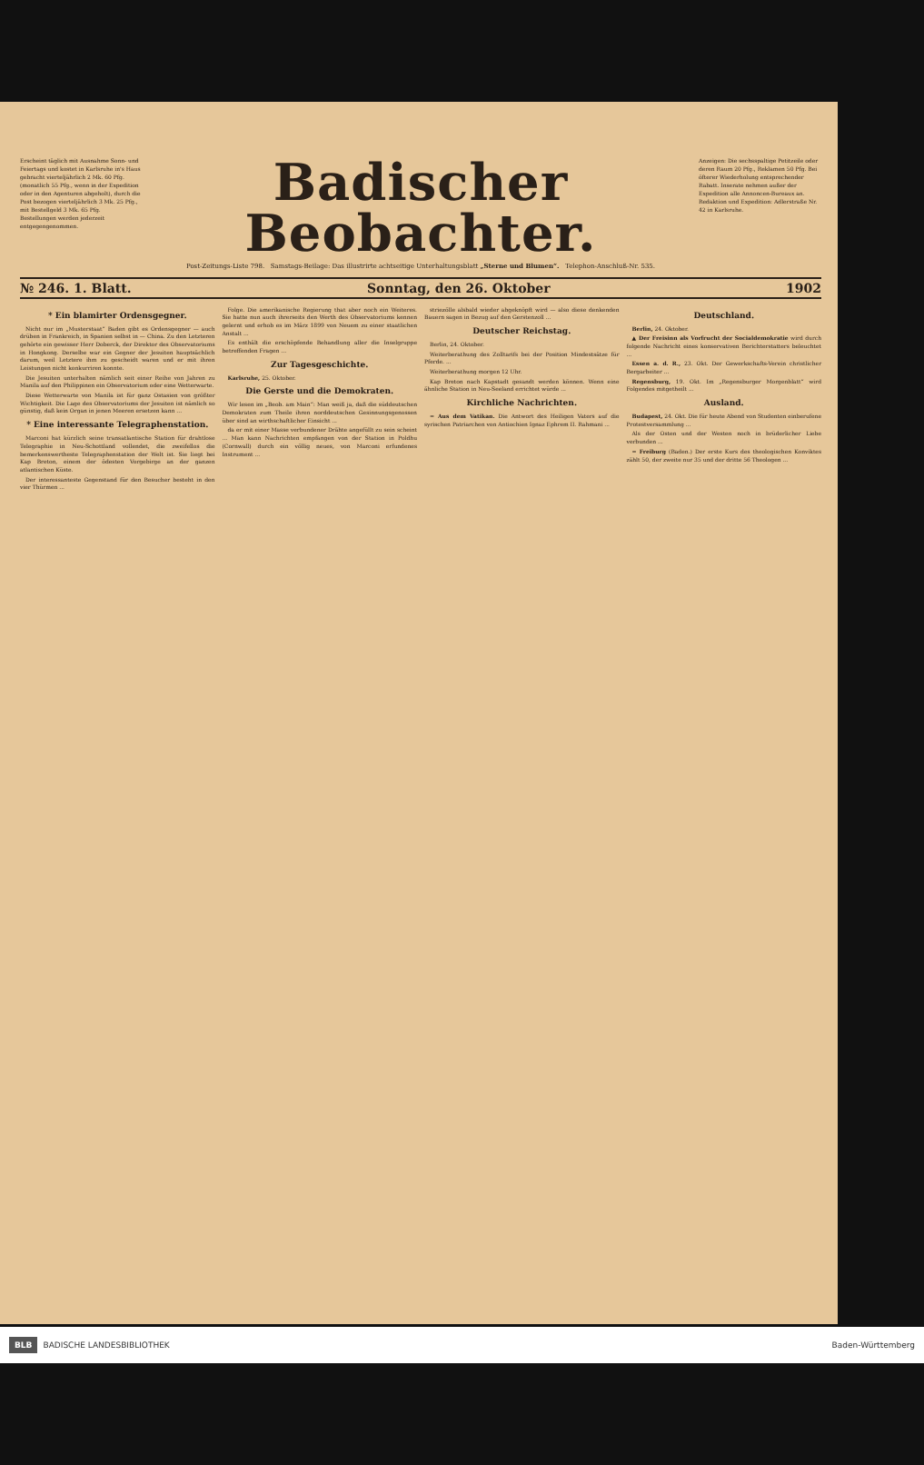Erscheint täglich mit Ausnahme Sonn- und Feiertags und kostet in Karlsruhe in's Haus gebracht vierteljährlich 2 Mk. 60 Pfg. (monatlich 55 Pfg., wenn in der Expedition oder in den Agenturen abgeholt), durch die Post bezogen vierteljährlich 3 Mk. 25 Pfg., mit Bestellgeld 3 Mk. 65 Pfg.
Bestellungen werden jederzeit entgegengenommen.
Badischer Beobachter.
Post-Zeitungs-Liste 798. Samstags-Beilage: Das illustrirte achtseitige Unterhaltungsblatt „Sterne und Blumen“. Telephon-Anschluß-Nr. 535.
Anzeigen: Die sechsspaltige Petitzeile oder deren Raum 20 Pfg., Reklamen 50 Pfg. Bei öfterer Wiederholung entsprechender Rabatt. Inserate nehmen außer der Expedition alle Annoncen-Bureaux an.
Redaktion und Expedition: Adlerstraße Nr. 42 in Karlsruhe.
№ 246. 1. Blatt. Sonntag, den 26. Oktober 1902
* Ein blamirter Ordensgegner.
Nicht nur im „Musterstaat“ Baden gibt es Ordensgegner — auch drüben in Frankreich, in Spanien selbst in — China. Zu den Letzteren gehörte ein gewisser Herr Doberck, der Direktor des Observatoriums in Hongkong. Derselbe war ein Gegner der Jesuiten hauptsächlich darum, weil Letztere ihm zu gescheidt waren und er mit ihren Leistungen nicht konkurriren konnte.
Die Jesuiten unterhalten nämlich seit einer Reihe von Jahren zu Manila auf den Philippinen ein Observatorium oder eine Wetterwarte.
Diese Wetterwarte von Manila ist für ganz Ostasien von größter Wichtigkeit. Die Lage des Observatoriums der Jesuiten ist nämlich so günstig, daß kein Organ in jenen Meeren ersetzen kann ...
* Eine interessante Telegraphenstation.
Marconi hat kürzlich seine transatlantische Station für drahtlose Telegraphie in Neu-Schottland vollendet, die zweifellos die bemerkenswertheste Telegraphenstation der Welt ist. Sie liegt bei Kap Breton, einem der ödesten Vorgebirge an der ganzen atlantischen Küste.
Der interessanteste Gegenstand für den Besucher besteht in den vier Thürmen ...
Folge. Die amerikanische Regierung that aber noch ein Weiteres. Sie hatte nun auch ihrerseits den Werth des Observatoriums kennen gelernt und erhob es im März 1899 von Neuem zu einer staatlichen Anstalt ...
Es enthält die erschöpfende Behandlung aller die Inselgruppe betreffenden Fragen ...
Zur Tagesgeschichte.
Karlsruhe, 25. Oktober.
Die Gerste und die Demokraten.
Wir lesen im „Beob. am Main“: Man weiß ja, daß die süddeutschen Demokraten zum Theile ihren norddeutschen Gesinnungsgenossen über sind an wirthschaftlicher Einsicht ...
da er mit einer Masse verbundener Drähte angefüllt zu sein scheint ... Man kann Nachrichten empfangen von der Station in Poldhu (Cornwall) durch ein völlig neues, von Marconi erfundenes Instrument ...
striezölle alsbald wieder abgeknöpft wird — also diese denkenden Bauern sagen in Bezug auf den Gerstenzoll ...
Deutscher Reichstag.
Berlin, 24. Oktober.
Weiterberathung des Zolltarifs bei der Position Mindestsätze für Pferde. ...
Weiterberathung morgen 12 Uhr.
Kap Breton nach Kapstadt gesandt werden können. Wenn eine ähnliche Station in Neu-Seeland errichtet würde ...
Kirchliche Nachrichten.
= Aus dem Vatikan. Die Antwort des Heiligen Vaters auf die syrischen Patriarchen von Antiochien Ignaz Ephrem II. Rahmani ...
Deutschland.
Berlin, 24. Oktober.
▲ Der Freisinn als Vorfrucht der Socialdemokratie wird durch folgende Nachricht eines konservativen Berichterstatters beleuchtet ...
Essen a. d. R., 23. Okt. Der Gewerkschafts-Verein christlicher Bergarbeiter ...
Regensburg, 19. Okt. Im „Regensburger Morgenblatt“ wird Folgendes mitgetheilt ...
Ausland.
Budapest, 24. Okt. Die für heute Abend von Studenten einberufene Protestversammlung ...
Als der Osten und der Westen noch in brüderlicher Liebe verbunden ...
= Freiburg (Baden.) Der erste Kurs des theologischen Konviktes zählt 50, der zweite nur 35 und der dritte 56 Theologen ...
BLB BADISCHE LANDESBIBLIOTHEK Baden-Württemberg